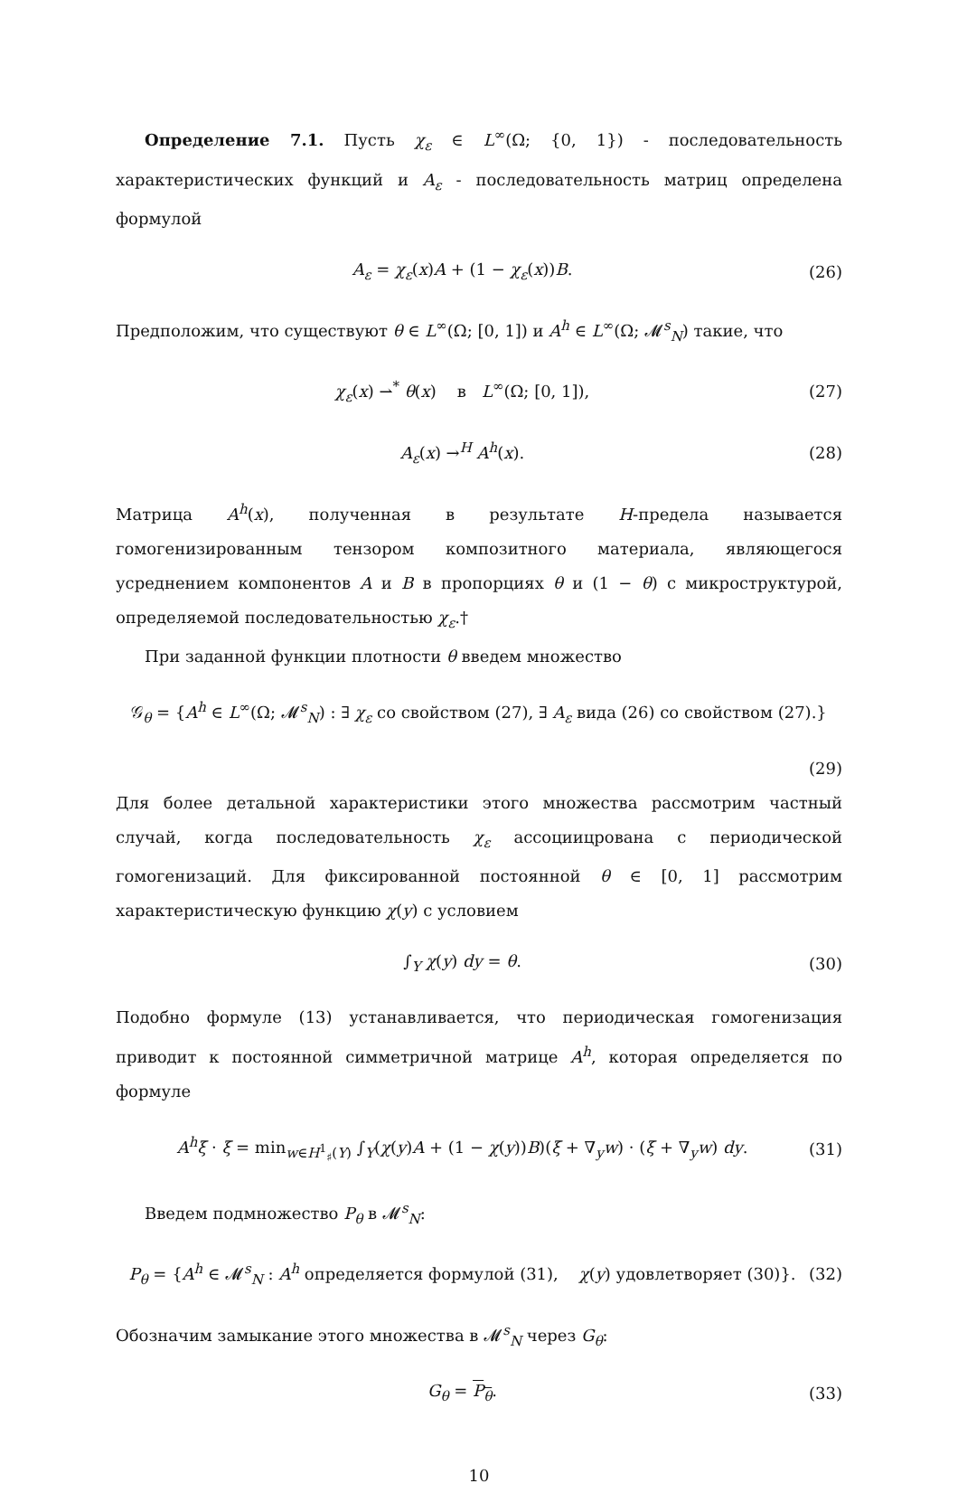Определение 7.1. Пусть χ<sub>ε</sub> ∈ L<sup>∞</sup>(Ω; {0, 1}) - последовательность характеристических функций и A<sub>ε</sub> - последовательность матриц определена формулой
A<sub>ε</sub> = χ<sub>ε</sub>(x)A + (1 − χ<sub>ε</sub>(x))B. (26)
Предположим, что существуют θ ∈ L<sup>∞</sup>(Ω; [0, 1]) и A<sup>h</sup> ∈ L<sup>∞</sup>(Ω; 𝓜<sup>s</sup><sub>N</sub>) такие, что
χ<sub>ε</sub>(x) ⇀<sup>*</sup> θ(x) в L<sup>∞</sup>(Ω; [0, 1]), (27)
A<sub>ε</sub>(x) →<sup>H</sup> A<sup>h</sup>(x). (28)
Матрица A<sup>h</sup>(x), полученная в результате H-предела называется гомогенизированным тензором композитного материала, являющегося усреднением компонентов A и B в пропорциях θ и (1 − θ) с микроструктурой, определяемой последовательностью χ<sub>ε</sub>.†
При заданной функции плотности θ введем множество
𝒢<sub>θ</sub> = {A<sup>h</sup> ∈ L<sup>∞</sup>(Ω; 𝓜<sup>s</sup><sub>N</sub>) : ∃ χ<sub>ε</sub> со свойством (27), ∃ A<sub>ε</sub> вида (26) со свойством (27).}
(29)
Для более детальной характеристики этого множества рассмотрим частный случай, когда последовательность χ<sub>ε</sub> ассоциицрована с периодической гомогенизаций. Для фиксированной постоянной θ ∈ [0, 1] рассмотрим характеристическую функцию χ(y) с условием
∫<sub>Y</sub> χ(y) dy = θ. (30)
Подобно формуле (13) устанавливается, что периодическая гомогенизация приводит к постоянной симметричной матрице A<sup>h</sup>, которая определяется по формуле
A<sup>h</sup>ξ · ξ = min<sub>w∈H<sup>1</sup><sub>♯</sub>(Y)</sub> ∫<sub>Y</sub>(χ(y)A + (1 − χ(y))B)(ξ + ∇<sub>y</sub>w) · (ξ + ∇<sub>y</sub>w) dy. (31)
Введем подмножество P<sub>θ</sub> в 𝓜<sup>s</sup><sub>N</sub>:
P<sub>θ</sub> = {A<sup>h</sup> ∈ 𝓜<sup>s</sup><sub>N</sub> : A<sup>h</sup> определяется формулой (31), χ(y) удовлетворяет (30)}. (32)
Обозначим замыкание этого множества в 𝓜<sup>s</sup><sub>N</sub> через G<sub>θ</sub>:
G<sub>θ</sub> = P<sub>θ</sub>. (33)
10